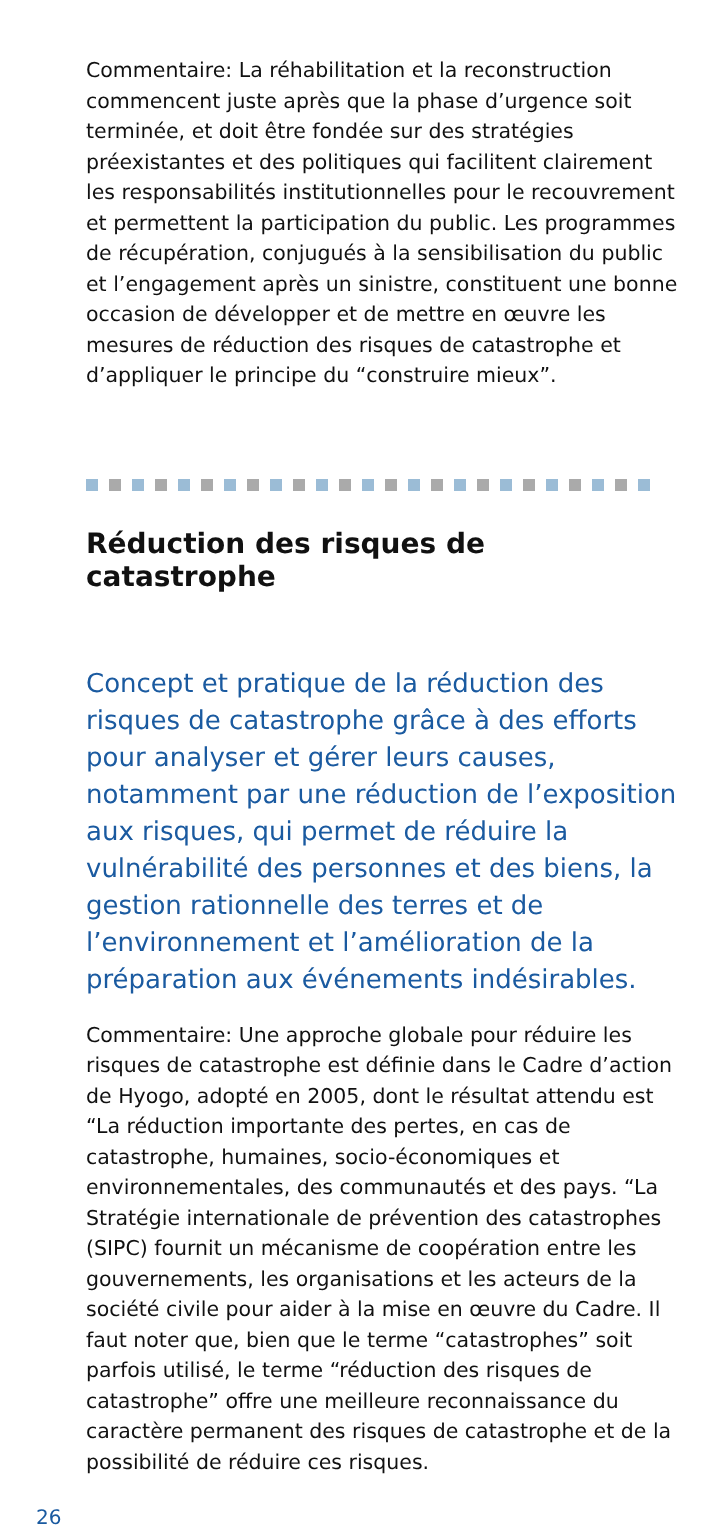Commentaire: La réhabilitation et la reconstruction commencent juste après que la phase d’urgence soit terminée, et doit être fondée sur des stratégies préexistantes et des politiques qui facilitent clairement les responsabilités institutionnelles pour le recouvrement et permettent la participation du public. Les programmes de récupération, conjugués à la sensibilisation du public et l’engagement après un sinistre, constituent une bonne occasion de développer et de mettre en œuvre les mesures de réduction des risques de catastrophe et d’appliquer le principe du “construire mieux”.
Réduction des risques de catastrophe
Concept et pratique de la réduction des risques de catastrophe grâce à des efforts pour analyser et gérer leurs causes, notamment par une réduction de l’exposition aux risques, qui permet de réduire la vulnérabilité des personnes et des biens, la gestion rationnelle des terres et de l’environnement et l’amélioration de la préparation aux événements indésirables.
Commentaire: Une approche globale pour réduire les risques de catastrophe est définie dans le Cadre d’action de Hyogo, adopté en 2005, dont le résultat attendu est “La réduction importante des pertes, en cas de catastrophe, humaines, socio-économiques et environnementales, des communautés et des pays. “La Stratégie internationale de prévention des catastrophes (SIPC) fournit un mécanisme de coopération entre les gouvernements, les organisations et les acteurs de la société civile pour aider à la mise en œuvre du Cadre. Il faut noter que, bien que le terme “catastrophes” soit parfois utilisé, le terme “réduction des risques de catastrophe” offre une meilleure reconnaissance du caractère permanent des risques de catastrophe et de la possibilité de réduire ces risques.
26